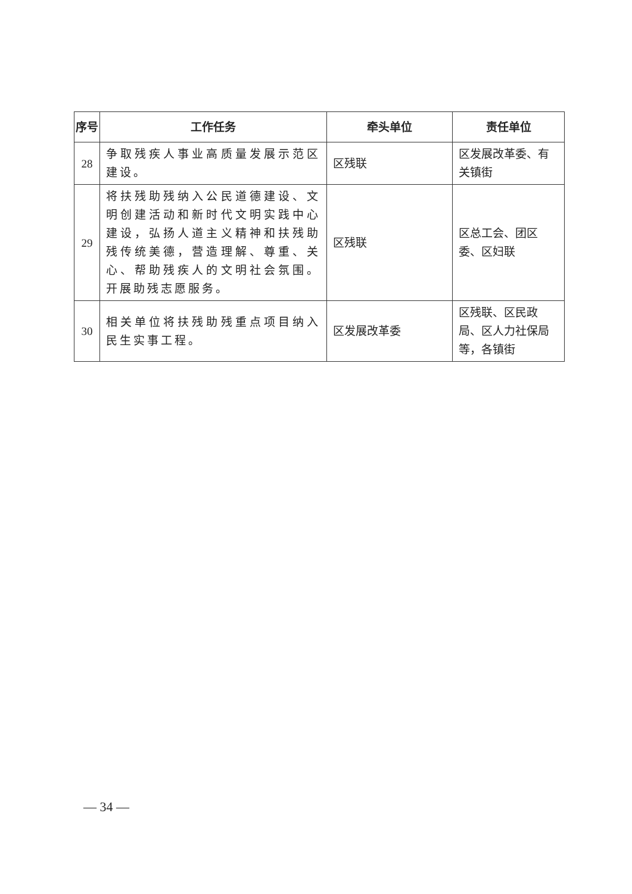| 序号 | 工作任务 | 牵头单位 | 责任单位 |
| --- | --- | --- | --- |
| 28 | 争取残疾人事业高质量发展示范区建设。 | 区残联 | 区发展改革委、有关镇街 |
| 29 | 将扶残助残纳入公民道德建设、文明创建活动和新时代文明实践中心建设，弘扬人道主义精神和扶残助残传统美德，营造理解、尊重、关心、帮助残疾人的文明社会氛围。开展助残志愿服务。 | 区残联 | 区总工会、团区委、区妇联 |
| 30 | 相关单位将扶残助残重点项目纳入民生实事工程。 | 区发展改革委 | 区残联、区民政局、区人力社保局等，各镇街 |
— 34 —